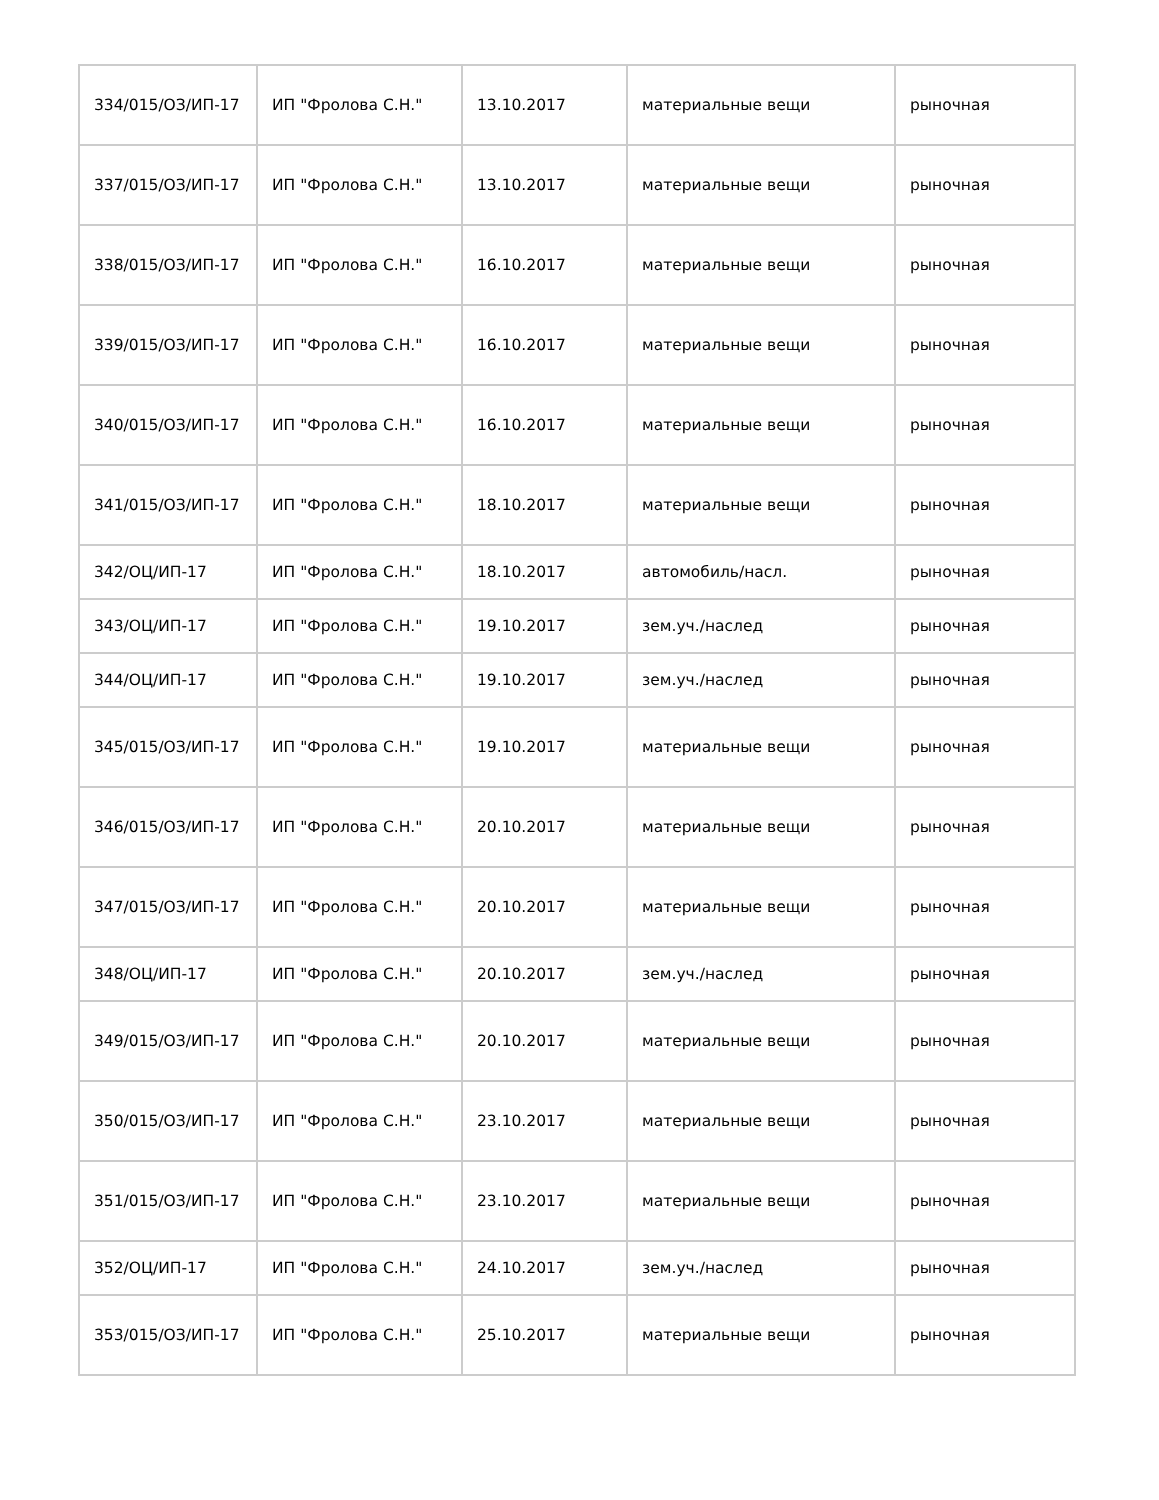| 334/015/ОЗ/ИП-17 | ИП "Фролова С.Н." | 13.10.2017 | материальные вещи | рыночная |
| 337/015/ОЗ/ИП-17 | ИП "Фролова С.Н." | 13.10.2017 | материальные вещи | рыночная |
| 338/015/ОЗ/ИП-17 | ИП "Фролова С.Н." | 16.10.2017 | материальные вещи | рыночная |
| 339/015/ОЗ/ИП-17 | ИП "Фролова С.Н." | 16.10.2017 | материальные вещи | рыночная |
| 340/015/ОЗ/ИП-17 | ИП "Фролова С.Н." | 16.10.2017 | материальные вещи | рыночная |
| 341/015/ОЗ/ИП-17 | ИП "Фролова С.Н." | 18.10.2017 | материальные вещи | рыночная |
| 342/ОЦ/ИП-17 | ИП "Фролова С.Н." | 18.10.2017 | автомобиль/насл. | рыночная |
| 343/ОЦ/ИП-17 | ИП "Фролова С.Н." | 19.10.2017 | зем.уч./наслед | рыночная |
| 344/ОЦ/ИП-17 | ИП "Фролова С.Н." | 19.10.2017 | зем.уч./наслед | рыночная |
| 345/015/ОЗ/ИП-17 | ИП "Фролова С.Н." | 19.10.2017 | материальные вещи | рыночная |
| 346/015/ОЗ/ИП-17 | ИП "Фролова С.Н." | 20.10.2017 | материальные вещи | рыночная |
| 347/015/ОЗ/ИП-17 | ИП "Фролова С.Н." | 20.10.2017 | материальные вещи | рыночная |
| 348/ОЦ/ИП-17 | ИП "Фролова С.Н." | 20.10.2017 | зем.уч./наслед | рыночная |
| 349/015/ОЗ/ИП-17 | ИП "Фролова С.Н." | 20.10.2017 | материальные вещи | рыночная |
| 350/015/ОЗ/ИП-17 | ИП "Фролова С.Н." | 23.10.2017 | материальные вещи | рыночная |
| 351/015/ОЗ/ИП-17 | ИП "Фролова С.Н." | 23.10.2017 | материальные вещи | рыночная |
| 352/ОЦ/ИП-17 | ИП "Фролова С.Н." | 24.10.2017 | зем.уч./наслед | рыночная |
| 353/015/ОЗ/ИП-17 | ИП "Фролова С.Н." | 25.10.2017 | материальные вещи | рыночная |